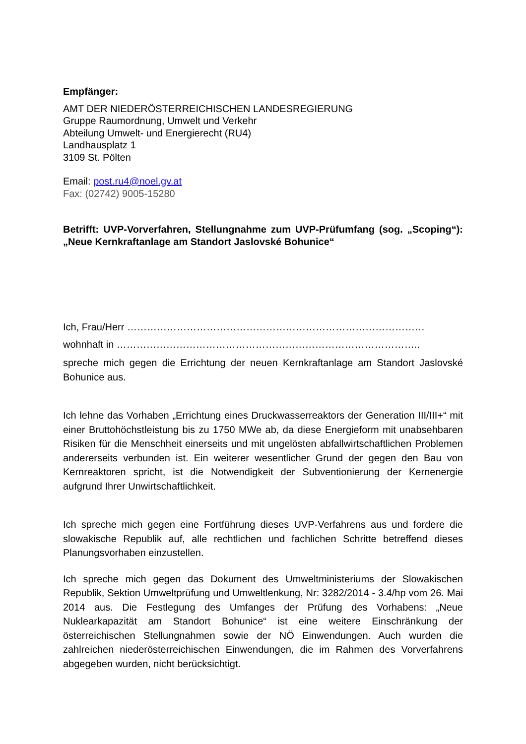Empfänger:
AMT DER NIEDERÖSTERREICHISCHEN LANDESREGIERUNG
Gruppe Raumordnung, Umwelt und Verkehr
Abteilung Umwelt- und Energierecht (RU4)
Landhausplatz 1
3109 St. Pölten
Email: post.ru4@noel.gv.at
Fax: (02742) 9005-15280
Betrifft: UVP-Vorverfahren, Stellungnahme zum UVP-Prüfumfang (sog. „Scoping“): „Neue Kernkraftanlage am Standort Jaslovské Bohunice“
Ich, Frau/Herr ………………………………………………………………………………
wohnhaft in ………………………………………………………………………………..
spreche mich gegen die Errichtung der neuen Kernkraftanlage am Standort Jaslovské Bohunice aus.
Ich lehne das Vorhaben „Errichtung eines Druckwasserreaktors der Generation III/III+“ mit einer Bruttohöchstleistung bis zu 1750 MWe ab, da diese Energieform mit unabsehbaren Risiken für die Menschheit einerseits und mit ungelösten abfallwirtschaftlichen Problemen andererseits verbunden ist. Ein weiterer wesentlicher Grund der gegen den Bau von Kernreaktoren spricht, ist die Notwendigkeit der Subventionierung der Kernenergie aufgrund Ihrer Unwirtschaftlichkeit.
Ich spreche mich gegen eine Fortführung dieses UVP-Verfahrens aus und fordere die slowakische Republik auf, alle rechtlichen und fachlichen Schritte betreffend dieses Planungsvorhaben einzustellen.
Ich spreche mich gegen das Dokument des Umweltministeriums der Slowakischen Republik, Sektion Umweltprüfung und Umweltlenkung, Nr: 3282/2014 - 3.4/hp vom 26. Mai 2014 aus. Die Festlegung des Umfanges der Prüfung des Vorhabens: „Neue Nuklearkapazität am Standort Bohunice“ ist eine weitere Einschränkung der österreichischen Stellungnahmen sowie der NÖ Einwendungen. Auch wurden die zahlreichen niederösterreichischen Einwendungen, die im Rahmen des Vorverfahrens abgegeben wurden, nicht berücksichtigt.